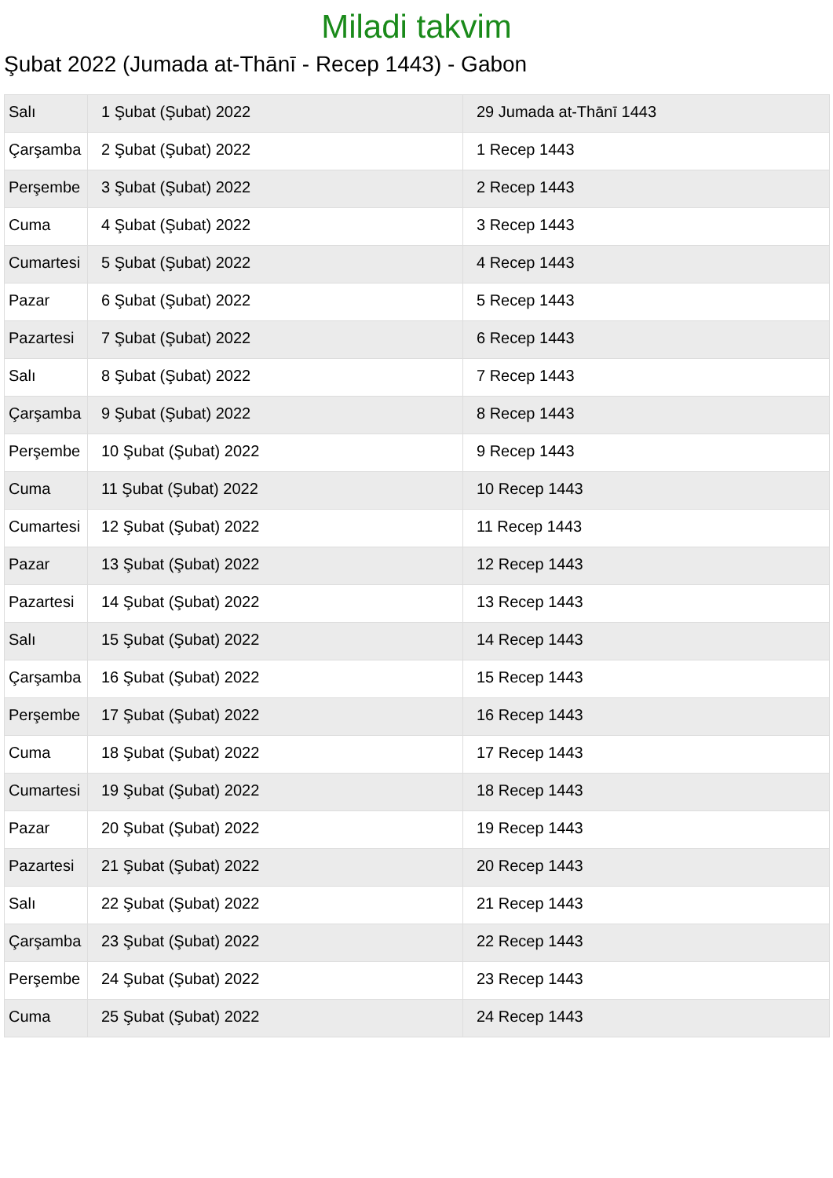Miladi takvim
Şubat 2022 (Jumada at-Thānī - Recep 1443) - Gabon
| Salı | 1 Şubat (Şubat) 2022 | 29 Jumada at-Thānī 1443 |
| Çarşamba | 2 Şubat (Şubat) 2022 | 1 Recep 1443 |
| Perşembe | 3 Şubat (Şubat) 2022 | 2 Recep 1443 |
| Cuma | 4 Şubat (Şubat) 2022 | 3 Recep 1443 |
| Cumartesi | 5 Şubat (Şubat) 2022 | 4 Recep 1443 |
| Pazar | 6 Şubat (Şubat) 2022 | 5 Recep 1443 |
| Pazartesi | 7 Şubat (Şubat) 2022 | 6 Recep 1443 |
| Salı | 8 Şubat (Şubat) 2022 | 7 Recep 1443 |
| Çarşamba | 9 Şubat (Şubat) 2022 | 8 Recep 1443 |
| Perşembe | 10 Şubat (Şubat) 2022 | 9 Recep 1443 |
| Cuma | 11 Şubat (Şubat) 2022 | 10 Recep 1443 |
| Cumartesi | 12 Şubat (Şubat) 2022 | 11 Recep 1443 |
| Pazar | 13 Şubat (Şubat) 2022 | 12 Recep 1443 |
| Pazartesi | 14 Şubat (Şubat) 2022 | 13 Recep 1443 |
| Salı | 15 Şubat (Şubat) 2022 | 14 Recep 1443 |
| Çarşamba | 16 Şubat (Şubat) 2022 | 15 Recep 1443 |
| Perşembe | 17 Şubat (Şubat) 2022 | 16 Recep 1443 |
| Cuma | 18 Şubat (Şubat) 2022 | 17 Recep 1443 |
| Cumartesi | 19 Şubat (Şubat) 2022 | 18 Recep 1443 |
| Pazar | 20 Şubat (Şubat) 2022 | 19 Recep 1443 |
| Pazartesi | 21 Şubat (Şubat) 2022 | 20 Recep 1443 |
| Salı | 22 Şubat (Şubat) 2022 | 21 Recep 1443 |
| Çarşamba | 23 Şubat (Şubat) 2022 | 22 Recep 1443 |
| Perşembe | 24 Şubat (Şubat) 2022 | 23 Recep 1443 |
| Cuma | 25 Şubat (Şubat) 2022 | 24 Recep 1443 |